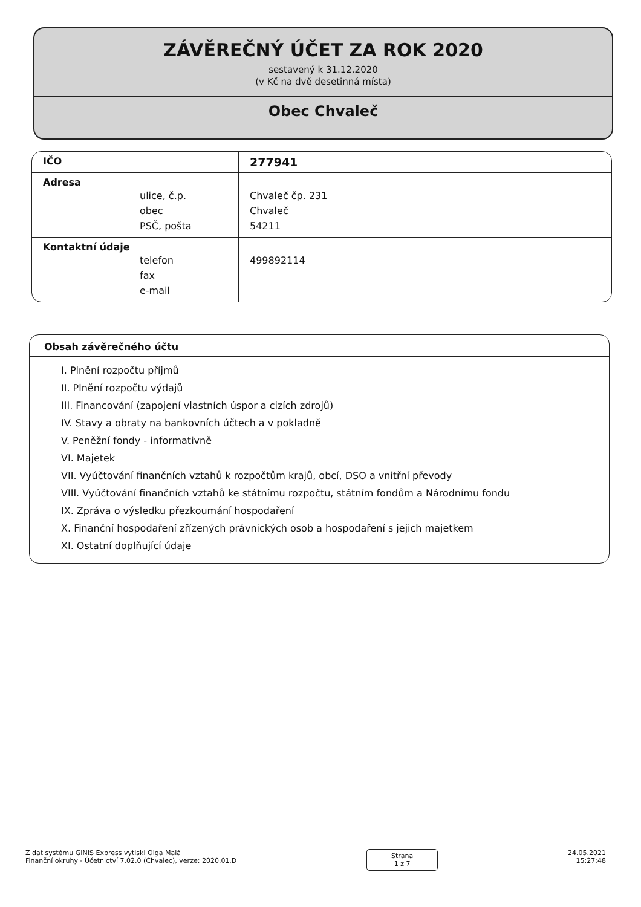ZÁVĚREČNÝ ÚČET ZA ROK 2020
sestavený k 31.12.2020
(v Kč na dvě desetinná místa)
Obec Chvaleč
| IČO | 277941 |
| Adresa ulice, č.p. obec PSČ, pošta | Chvaleč čp. 231 Chvaleč 54211 |
| Kontaktní údaje telefon fax e-mail | 499892114 |
Obsah závěrečného účtu
I. Plnění rozpočtu příjmů
II. Plnění rozpočtu výdajů
III. Financování (zapojení vlastních úspor a cizích zdrojů)
IV. Stavy a obraty na bankovních účtech a v pokladně
V. Peněžní fondy - informativně
VI. Majetek
VII. Vyúčtování finančních vztahů k rozpočtům krajů, obcí, DSO a vnitřní převody
VIII. Vyúčtování finančních vztahů ke státnímu rozpočtu, státním fondům a Národnímu fondu
IX. Zpráva o výsledku přezkoumání hospodaření
X. Finanční hospodaření zřízených právnických osob a hospodaření s jejich majetkem
XI. Ostatní doplňující údaje
Z dat systému GINIS Express vytiskl Olga Malá
Finanční okruhy - Účetnictví 7.02.0 (Chvalec), verze: 2020.01.D
Strana
1 z 7
24.05.2021
15:27:48